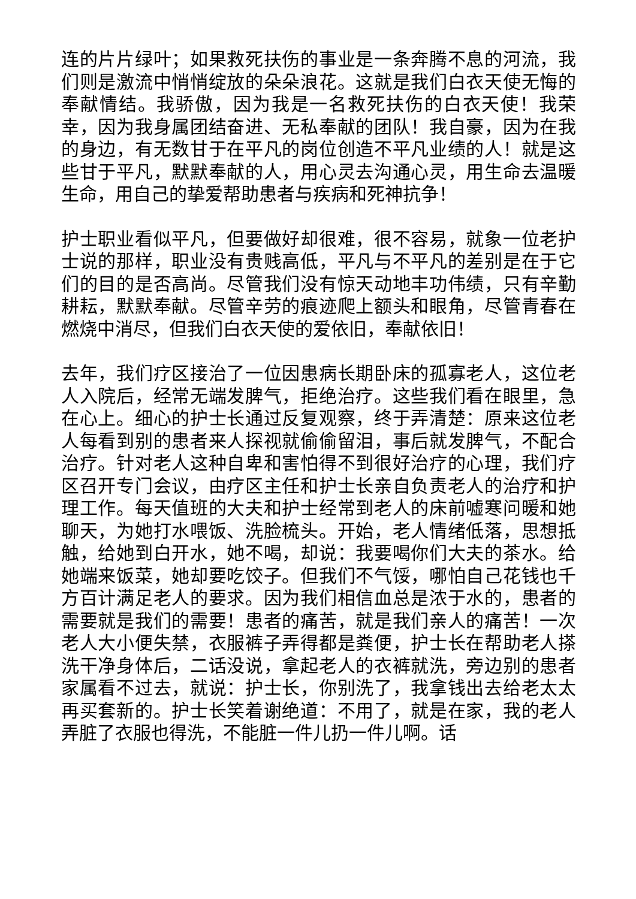连的片片绿叶；如果救死扶伤的事业是一条奔腾不息的河流，我们则是激流中悄悄绽放的朵朵浪花。这就是我们白衣天使无悔的奉献情结。我骄傲，因为我是一名救死扶伤的白衣天使！我荣幸，因为我身属团结奋进、无私奉献的团队！我自豪，因为在我的身边，有无数甘于在平凡的岗位创造不平凡业绩的人！就是这些甘于平凡，默默奉献的人，用心灵去沟通心灵，用生命去温暖生命，用自己的挚爱帮助患者与疾病和死神抗争！
护士职业看似平凡，但要做好却很难，很不容易，就象一位老护士说的那样，职业没有贵贱高低，平凡与不平凡的差别是在于它们的目的是否高尚。尽管我们没有惊天动地丰功伟绩，只有辛勤耕耘，默默奉献。尽管辛劳的痕迹爬上额头和眼角，尽管青春在燃烧中消尽，但我们白衣天使的爱依旧，奉献依旧！
去年，我们疗区接治了一位因患病长期卧床的孤寡老人，这位老人入院后，经常无端发脾气，拒绝治疗。这些我们看在眼里，急在心上。细心的护士长通过反复观察，终于弄清楚：原来这位老人每看到别的患者来人探视就偷偷留泪，事后就发脾气，不配合治疗。针对老人这种自卑和害怕得不到很好治疗的心理，我们疗区召开专门会议，由疗区主任和护士长亲自负责老人的治疗和护理工作。每天值班的大夫和护士经常到老人的床前嘘寒问暖和她聊天，为她打水喂饭、洗脸梳头。开始，老人情绪低落，思想抵触，给她到白开水，她不喝，却说：我要喝你们大夫的茶水。给她端来饭菜，她却要吃饺子。但我们不气馁，哪怕自己花钱也千方百计满足老人的要求。因为我们相信血总是浓于水的，患者的需要就是我们的需要！患者的痛苦，就是我们亲人的痛苦！一次老人大小便失禁，衣服裤子弄得都是粪便，护士长在帮助老人搽洗干净身体后，二话没说，拿起老人的衣裤就洗，旁边别的患者家属看不过去，就说：护士长，你别洗了，我拿钱出去给老太太再买套新的。护士长笑着谢绝道：不用了，就是在家，我的老人弄脏了衣服也得洗，不能脏一件儿扔一件儿啊。话